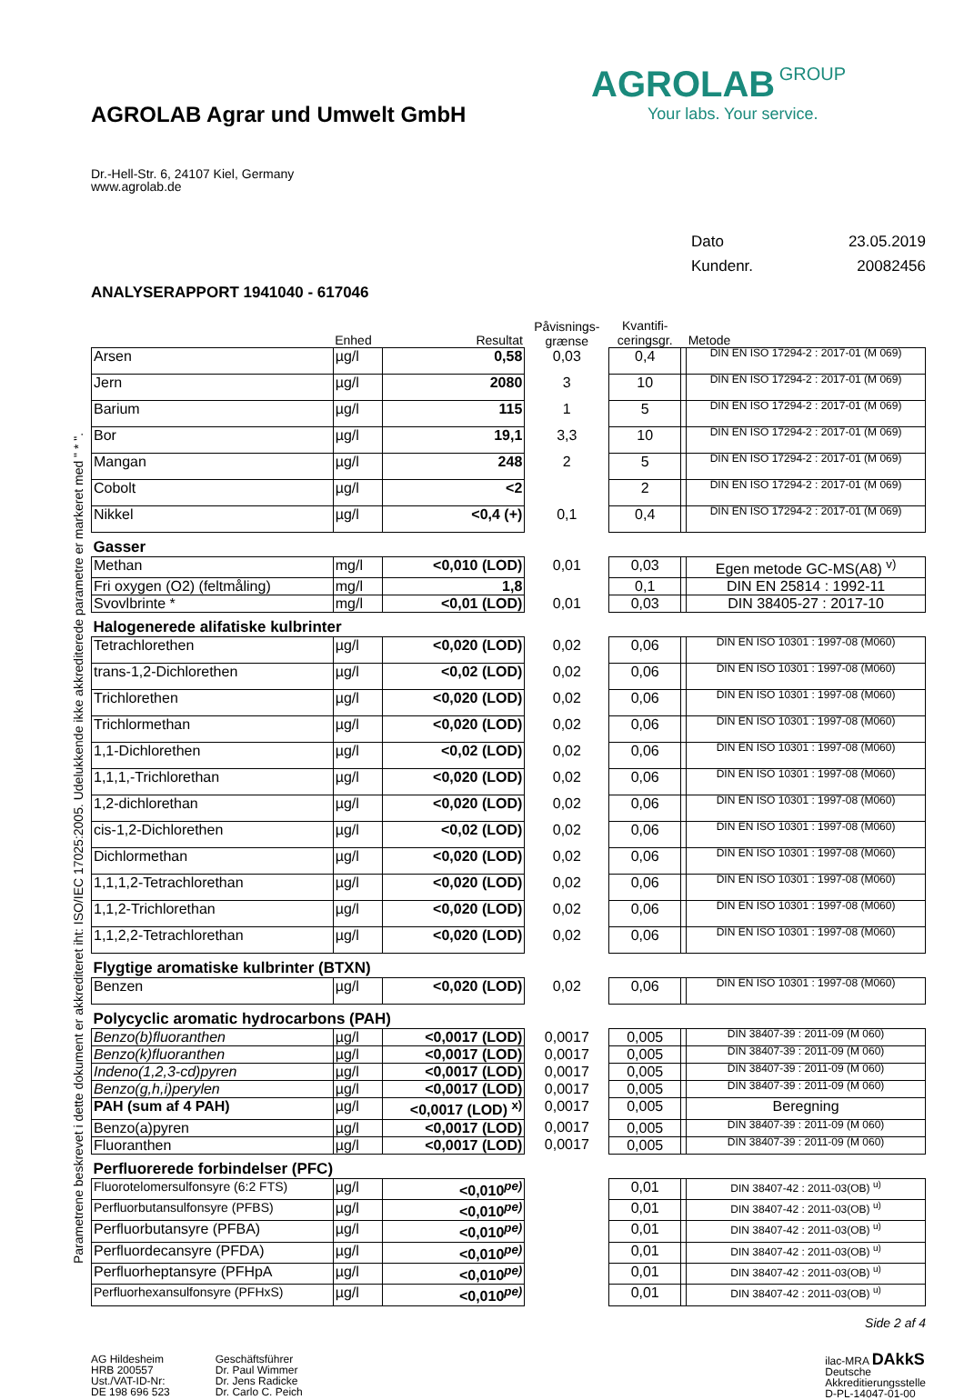AGROLAB GROUP
Your labs. Your service.
AGROLAB Agrar und Umwelt GmbH
Dr.-Hell-Str. 6, 24107 Kiel, Germany
www.agrolab.de
Dato 23.05.2019
Kundenr. 20082456
ANALYSERAPPORT 1941040 - 617046
| | Enhed | Resultat | Påvisnings- grænse | Kvantifi- ceringsgr. | | Metode |
| --- | --- | --- | --- | --- | --- | --- |
| Arsen | µg/l | 0,58 | 0,03 | 0,4 | | DIN EN ISO 17294-2 : 2017-01 (M 069) |
| Jern | µg/l | 2080 | 3 | 10 | | DIN EN ISO 17294-2 : 2017-01 (M 069) |
| Barium | µg/l | 115 | 1 | 5 | | DIN EN ISO 17294-2 : 2017-01 (M 069) |
| Bor | µg/l | 19,1 | 3,3 | 10 | | DIN EN ISO 17294-2 : 2017-01 (M 069) |
| Mangan | µg/l | 248 | 2 | 5 | | DIN EN ISO 17294-2 : 2017-01 (M 069) |
| Cobolt | µg/l | <2 | | 2 | | DIN EN ISO 17294-2 : 2017-01 (M 069) |
| Nikkel | µg/l | <0,4 (+) | 0,1 | 0,4 | | DIN EN ISO 17294-2 : 2017-01 (M 069) |
| Gasser | | | | | | |
| Methan | mg/l | <0,010 (LOD) | 0,01 | 0,03 | | Egen metode GC-MS(A8) <sup>v)</sup> |
| Fri oxygen (O2) (feltmåling) | mg/l | 1,8 | | 0,1 | | DIN EN 25814 : 1992-11 |
| Svovlbrinte * | mg/l | <0,01 (LOD) | 0,01 | 0,03 | | DIN 38405-27 : 2017-10 |
| Halogenerede alifatiske kulbrinter | | | | | | |
| Tetrachlorethen | µg/l | <0,020 (LOD) | 0,02 | 0,06 | | DIN EN ISO 10301 : 1997-08 (M060) |
| trans-1,2-Dichlorethen | µg/l | <0,02 (LOD) | 0,02 | 0,06 | | DIN EN ISO 10301 : 1997-08 (M060) |
| Trichlorethen | µg/l | <0,020 (LOD) | 0,02 | 0,06 | | DIN EN ISO 10301 : 1997-08 (M060) |
| Trichlormethan | µg/l | <0,020 (LOD) | 0,02 | 0,06 | | DIN EN ISO 10301 : 1997-08 (M060) |
| 1,1-Dichlorethen | µg/l | <0,02 (LOD) | 0,02 | 0,06 | | DIN EN ISO 10301 : 1997-08 (M060) |
| 1,1,1,-Trichlorethan | µg/l | <0,020 (LOD) | 0,02 | 0,06 | | DIN EN ISO 10301 : 1997-08 (M060) |
| 1,2-dichlorethan | µg/l | <0,020 (LOD) | 0,02 | 0,06 | | DIN EN ISO 10301 : 1997-08 (M060) |
| cis-1,2-Dichlorethen | µg/l | <0,02 (LOD) | 0,02 | 0,06 | | DIN EN ISO 10301 : 1997-08 (M060) |
| Dichlormethan | µg/l | <0,020 (LOD) | 0,02 | 0,06 | | DIN EN ISO 10301 : 1997-08 (M060) |
| 1,1,1,2-Tetrachlorethan | µg/l | <0,020 (LOD) | 0,02 | 0,06 | | DIN EN ISO 10301 : 1997-08 (M060) |
| 1,1,2-Trichlorethan | µg/l | <0,020 (LOD) | 0,02 | 0,06 | | DIN EN ISO 10301 : 1997-08 (M060) |
| 1,1,2,2-Tetrachlorethan | µg/l | <0,020 (LOD) | 0,02 | 0,06 | | DIN EN ISO 10301 : 1997-08 (M060) |
| Flygtige aromatiske kulbrinter (BTXN) | | | | | | |
| Benzen | µg/l | <0,020 (LOD) | 0,02 | 0,06 | | DIN EN ISO 10301 : 1997-08 (M060) |
| Polycyclic aromatic hydrocarbons (PAH) | | | | | | |
| Benzo(b)fluoranthen | µg/l | <0,0017 (LOD) | 0,0017 | 0,005 | | DIN 38407-39 : 2011-09 (M 060) |
| Benzo(k)fluoranthen | µg/l | <0,0017 (LOD) | 0,0017 | 0,005 | | DIN 38407-39 : 2011-09 (M 060) |
| Indeno(1,2,3-cd)pyren | µg/l | <0,0017 (LOD) | 0,0017 | 0,005 | | DIN 38407-39 : 2011-09 (M 060) |
| Benzo(g,h,i)perylen | µg/l | <0,0017 (LOD) | 0,0017 | 0,005 | | DIN 38407-39 : 2011-09 (M 060) |
| PAH (sum af 4 PAH) | µg/l | <0,0017 (LOD) <sup>x)</sup> | 0,0017 | 0,005 | | Beregning |
| Benzo(a)pyren | µg/l | <0,0017 (LOD) | 0,0017 | 0,005 | | DIN 38407-39 : 2011-09 (M 060) |
| Fluoranthen | µg/l | <0,0017 (LOD) | 0,0017 | 0,005 | | DIN 38407-39 : 2011-09 (M 060) |
| Perfluorerede forbindelser (PFC) | | | | | | |
| Fluorotelomersulfonsyre (6:2 FTS) | µg/l | <0,010<sup>pe)</sup> | | 0,01 | | DIN 38407-42 : 2011-03(OB) <sup>u)</sup> |
| Perfluorbutansulfonsyre (PFBS) | µg/l | <0,010<sup>pe)</sup> | | 0,01 | | DIN 38407-42 : 2011-03(OB) <sup>u)</sup> |
| Perfluorbutansyre (PFBA) | µg/l | <0,010<sup>pe)</sup> | | 0,01 | | DIN 38407-42 : 2011-03(OB) <sup>u)</sup> |
| Perfluordecansyre (PFDA) | µg/l | <0,010<sup>pe)</sup> | | 0,01 | | DIN 38407-42 : 2011-03(OB) <sup>u)</sup> |
| Perfluorheptansyre (PFHpA | µg/l | <0,010<sup>pe)</sup> | | 0,01 | | DIN 38407-42 : 2011-03(OB) <sup>u)</sup> |
| Perfluorhexansulfonsyre (PFHxS) | µg/l | <0,010<sup>pe)</sup> | | 0,01 | | DIN 38407-42 : 2011-03(OB) <sup>u)</sup> |
Side 2 af 4
AG Hildesheim
HRB 200557
Ust./VAT-ID-Nr:
DE 198 696 523
Geschäftsführer
Dr. Paul Wimmer
Dr. Jens Radicke
Dr. Carlo C. Peich
ilac-MRA DAkkS
Deutsche
Akkreditierungsstelle
D-PL-14047-01-00
Parametrene beskrevet i dette dokument er akkrediteret iht: ISO/IEC 17025:2005. Udelukkende ikke akkrediterede parametre er markeret med " * ".